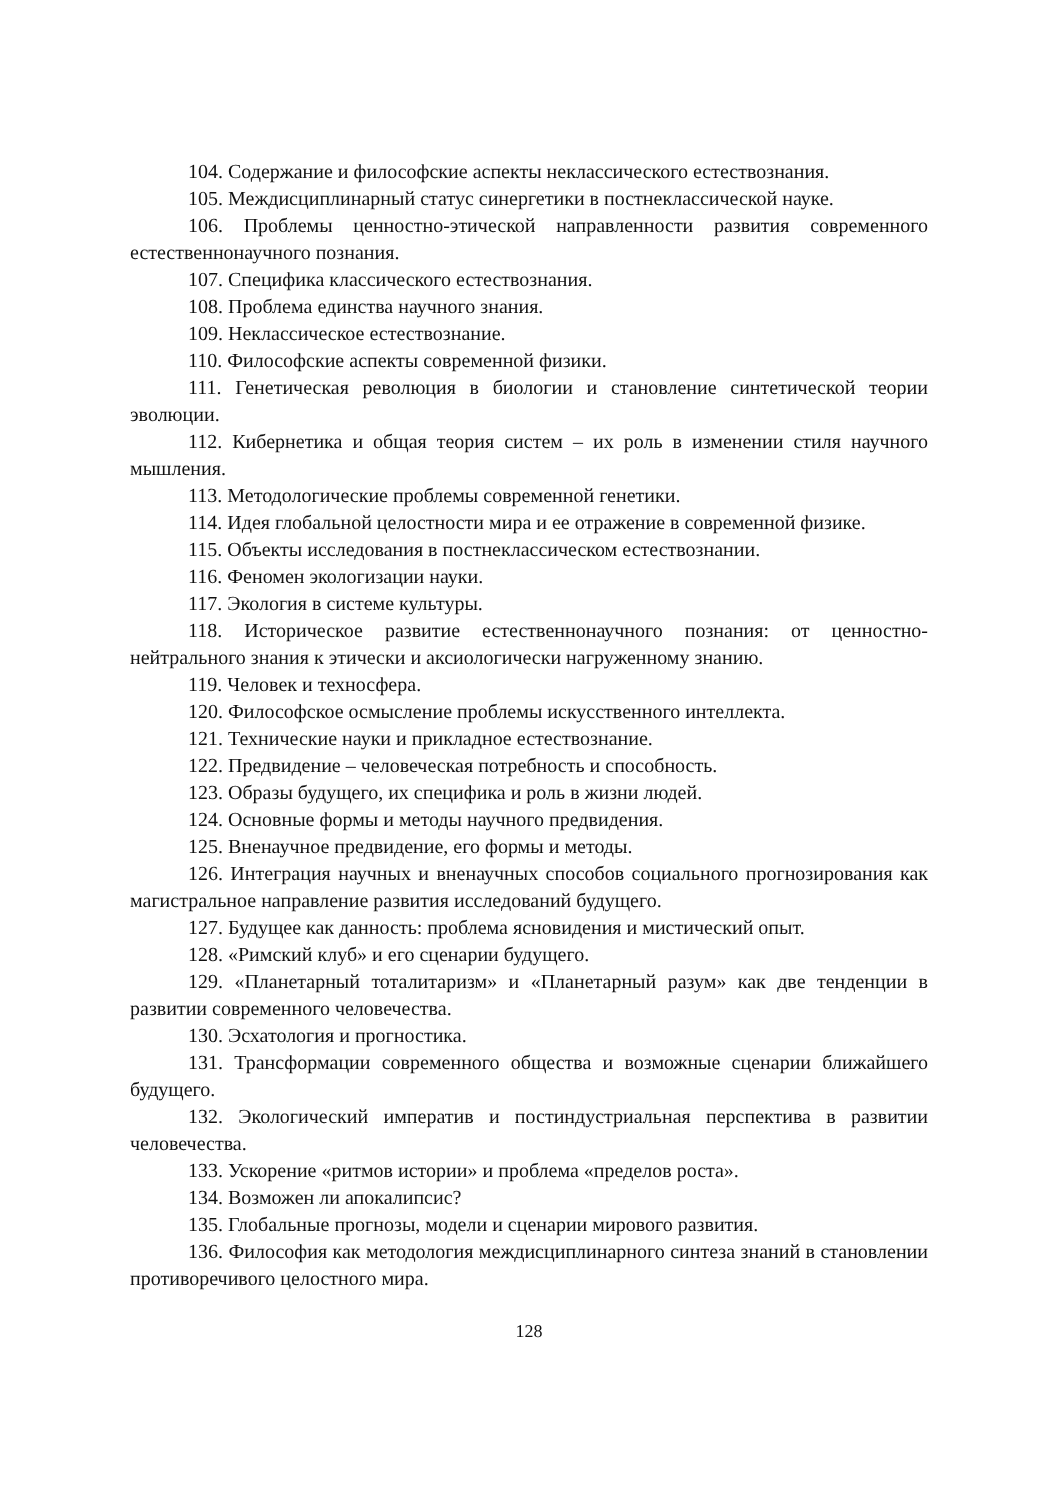104. Содержание и философские аспекты неклассического естествознания.
105. Междисциплинарный статус синергетики в постнеклассической науке.
106. Проблемы ценностно-этической направленности развития современного естественнонаучного познания.
107. Специфика классического естествознания.
108. Проблема единства научного знания.
109. Неклассическое естествознание.
110. Философские аспекты современной физики.
111. Генетическая революция в биологии и становление синтетической теории эволюции.
112. Кибернетика и общая теория систем – их роль в изменении стиля научного мышления.
113. Методологические проблемы современной генетики.
114. Идея глобальной целостности мира и ее отражение в современной физике.
115. Объекты исследования в постнеклассическом естествознании.
116. Феномен экологизации науки.
117. Экология в системе культуры.
118. Историческое развитие естественнонаучного познания: от ценностно-нейтрального знания к этически и аксиологически нагруженному знанию.
119. Человек и техносфера.
120. Философское осмысление проблемы искусственного интеллекта.
121. Технические науки и прикладное естествознание.
122. Предвидение – человеческая потребность и способность.
123. Образы будущего, их специфика и роль в жизни людей.
124. Основные формы и методы научного предвидения.
125. Вненаучное предвидение, его формы и методы.
126. Интеграция научных и вненаучных способов социального прогнозирования как магистральное направление развития исследований будущего.
127. Будущее как данность: проблема ясновидения и мистический опыт.
128. «Римский клуб» и его сценарии будущего.
129. «Планетарный тоталитаризм» и «Планетарный разум» как две тенденции в развитии современного человечества.
130. Эсхатология и прогностика.
131. Трансформации современного общества и возможные сценарии ближайшего будущего.
132. Экологический императив и постиндустриальная перспектива в развитии человечества.
133. Ускорение «ритмов истории» и проблема «пределов роста».
134. Возможен ли апокалипсис?
135. Глобальные прогнозы, модели и сценарии мирового развития.
136. Философия как методология междисциплинарного синтеза знаний в становлении противоречивого целостного мира.
128